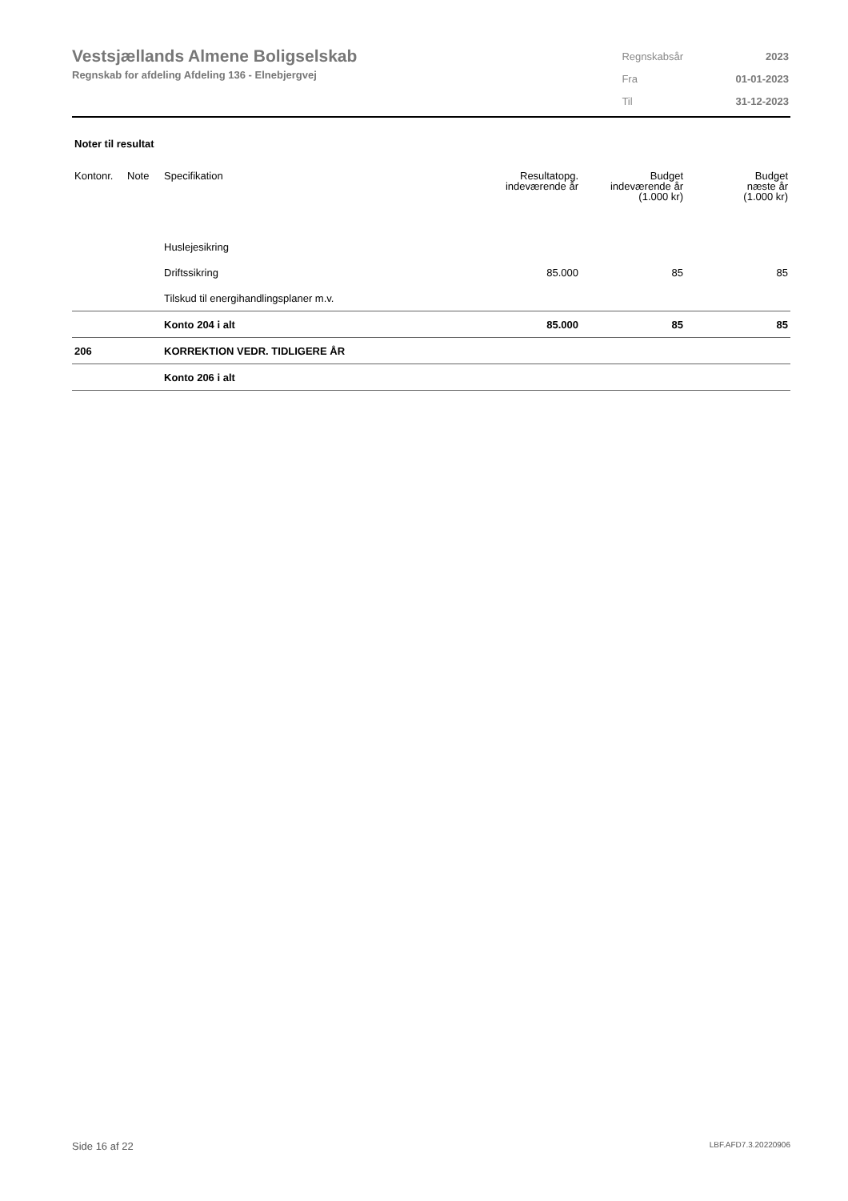Vestsjællands Almene Boligselskab
Regnskab for afdeling Afdeling 136 - Elnebjergvej
| Regnskabsår | 2023 |
| Fra | 01-01-2023 |
| Til | 31-12-2023 |
Noter til resultat
| Kontonr. | Note | Specifikation | Resultatopg. indeværende år | Budget indeværende år (1.000 kr) | Budget næste år (1.000 kr) |
| --- | --- | --- | --- | --- | --- |
| | | Huslejesikring | | | |
| | | Driftssikring | 85.000 | 85 | 85 |
| | | Tilskud til energihandlingsplaner m.v. | | | |
| | | Konto 204 i alt | 85.000 | 85 | 85 |
| 206 | | KORREKTION VEDR. TIDLIGERE ÅR | | | |
| | | Konto 206 i alt | | | |
Side 16 af 22 LBF.AFD7.3.20220906